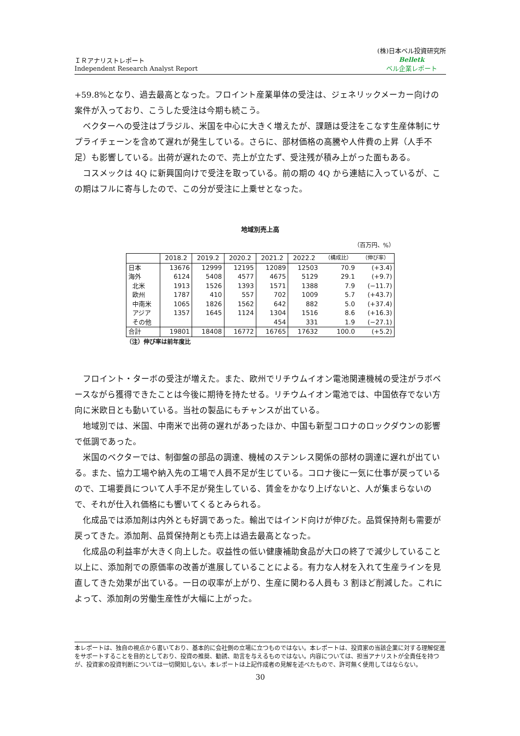ＩＲアナリストレポート
Independent Research Analyst Report
(株)日本ベル投資研究所
Belletk
ベル企業レポート
+59.8%となり、過去最高となった。フロイント産業単体の受注は、ジェネリックメーカー向けの案件が入っており、こうした受注は今期も続こう。
 ベクターへの受注はブラジル、米国を中心に大きく増えたが、課題は受注をこなす生産体制にサプライチェーンを含めて遅れが発生している。さらに、部材価格の高騰や人件費の上昇（人手不足）も影響している。出荷が遅れたので、売上が立たず、受注残が積み上がった面もある。
 コスメックは 4Q に新興国向けで受注を取っている。前の期の 4Q から連結に入っているが、この期はフルに寄与したので、この分が受注に上乗せとなった。
地域別売上高
（百万円、%）
| | 2018.2 | 2019.2 | 2020.2 | 2021.2 | 2022.2 | （構成比） | （伸び率） |
| --- | --- | --- | --- | --- | --- | --- | --- |
| 日本 | 13676 | 12999 | 12195 | 12089 | 12503 | 70.9 | (+3.4) |
| 海外 | 6124 | 5408 | 4577 | 4675 | 5129 | 29.1 | (+9.7) |
| 北米 | 1913 | 1526 | 1393 | 1571 | 1388 | 7.9 | (−11.7) |
| 欧州 | 1787 | 410 | 557 | 702 | 1009 | 5.7 | (+43.7) |
| 中南米 | 1065 | 1826 | 1562 | 642 | 882 | 5.0 | (+37.4) |
| アジア | 1357 | 1645 | 1124 | 1304 | 1516 | 8.6 | (+16.3) |
| その他 | | | | 454 | 331 | 1.9 | (−27.1) |
| 合計 | 19801 | 18408 | 16772 | 16765 | 17632 | 100.0 | (+5.2) |
（注）伸び率は前年度比
 フロイント・ターボの受注が増えた。また、欧州でリチウムイオン電池関連機械の受注がラボベースながら獲得できたことは今後に期待を持たせる。リチウムイオン電池では、中国依存でない方向に米欧日とも動いている。当社の製品にもチャンスが出ている。
 地域別では、米国、中南米で出荷の遅れがあったほか、中国も新型コロナのロックダウンの影響で低調であった。
 米国のベクターでは、制御盤の部品の調達、機械のステンレス関係の部材の調達に遅れが出ている。また、協力工場や納入先の工場で人員不足が生じている。コロナ後に一気に仕事が戻っているので、工場要員について人手不足が発生している、賃金をかなり上げないと、人が集まらないので、それが仕入れ価格にも響いてくるとみられる。
 化成品では添加剤は内外とも好調であった。輸出ではインド向けが伸びた。品質保持剤も需要が戻ってきた。添加剤、品質保持剤とも売上は過去最高となった。
 化成品の利益率が大きく向上した。収益性の低い健康補助食品が大口の終了で減少していること以上に、添加剤での原価率の改善が進展していることによる。有力な人材を入れて生産ラインを見直してきた効果が出ている。一日の収率が上がり、生産に関わる人員も 3 割ほど削減した。これによって、添加剤の労働生産性が大幅に上がった。
本レポートは、独自の視点から書いており、基本的に会社側の立場に立つものではない。本レポートは、投資家の当該企業に対する理解促進をサポートすることを目的としており、投資の推奨、勧誘、助言を与えるものではない。内容については、担当アナリストが全責任を持つが、投資家の投資判断については一切関知しない。本レポートは上記作成者の見解を述べたもので、許可無く使用してはならない。
30